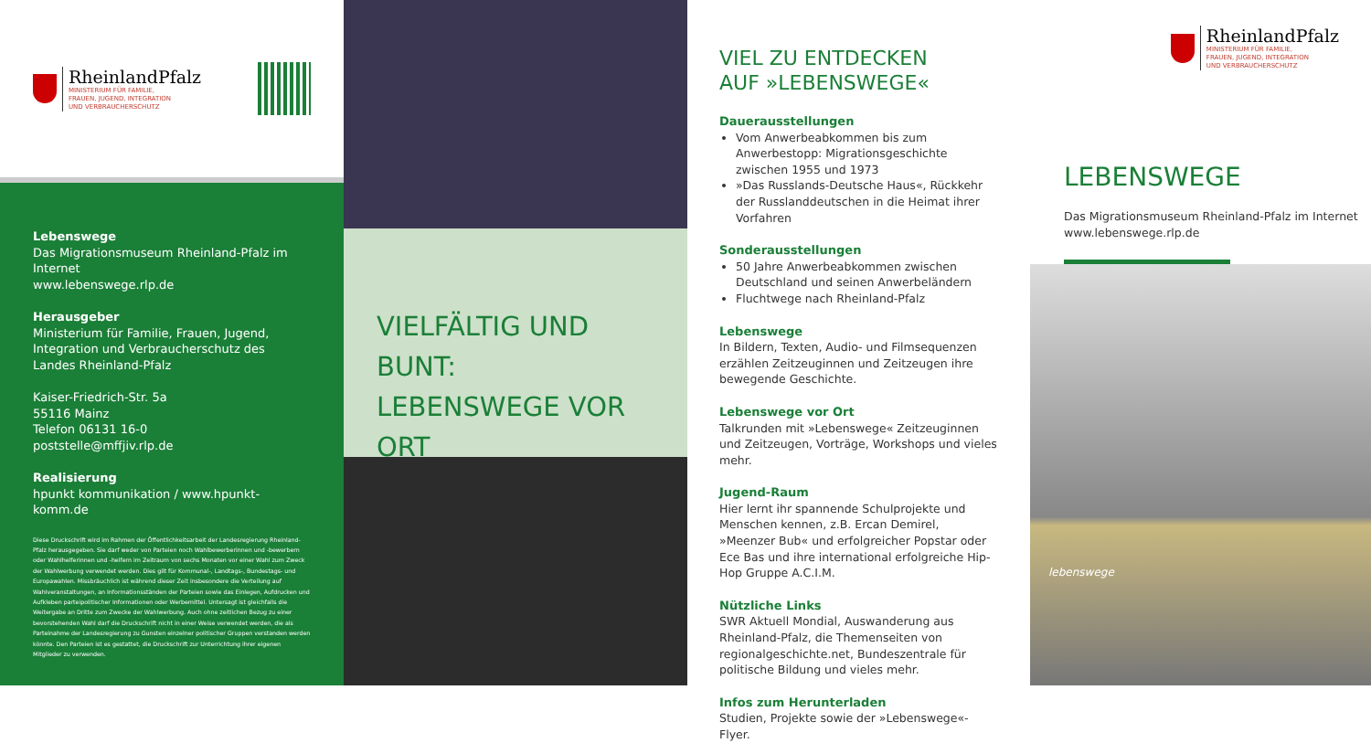RheinlandPfalz
MINISTERIUM FÜR FAMILIE,
FRAUEN, JUGEND, INTEGRATION
UND VERBRAUCHERSCHUTZ
Lebenswege
Das Migrationsmuseum Rheinland-Pfalz im Internet
www.lebenswege.rlp.de
Herausgeber
Ministerium für Familie, Frauen, Jugend, Integration und Verbraucherschutz des Landes Rheinland-Pfalz
Kaiser-Friedrich-Str. 5a
55116 Mainz
Telefon 06131 16-0
poststelle@mffjiv.rlp.de
Realisierung
hpunkt kommunikation / www.hpunkt-komm.de
Diese Druckschrift wird im Rahmen der Öffentlichkeitsarbeit der Landesregierung Rheinland-Pfalz herausgegeben. Sie darf weder von Parteien noch Wahlbewerberinnen und -bewerbern oder Wahlhelferinnen und -helfern im Zeitraum von sechs Monaten vor einer Wahl zum Zweck der Wahlwerbung verwendet werden. Dies gilt für Kommunal-, Landtags-, Bundestags- und Europawahlen. Missbräuchlich ist während dieser Zeit insbesondere die Verteilung auf Wahlveranstaltungen, an Informationsständen der Parteien sowie das Einlegen, Aufdrucken und Aufkleben parteipolitischer Informationen oder Werbemittel. Untersagt ist gleichfalls die Weitergabe an Dritte zum Zwecke der Wahlwerbung. Auch ohne zeitlichen Bezug zu einer bevorstehenden Wahl darf die Druckschrift nicht in einer Weise verwendet werden, die als Parteinahme der Landesregierung zu Gunsten einzelner politischer Gruppen verstanden werden könnte. Den Parteien ist es gestattet, die Druckschrift zur Unterrichtung ihrer eigenen Mitglieder zu verwenden.
VIELFÄLTIG UND BUNT:
LEBENSWEGE VOR ORT
VIEL ZU ENTDECKEN
AUF »LEBENSWEGE«
Dauerausstellungen
Vom Anwerbeabkommen bis zum Anwerbestopp: Migrationsgeschichte zwischen 1955 und 1973
»Das Russlands-Deutsche Haus«, Rückkehr der Russlanddeutschen in die Heimat ihrer Vorfahren
Sonderausstellungen
50 Jahre Anwerbeabkommen zwischen Deutschland und seinen Anwerbeländern
Fluchtwege nach Rheinland-Pfalz
Lebenswege
In Bildern, Texten, Audio- und Filmsequenzen erzählen Zeitzeuginnen und Zeitzeugen ihre bewegende Geschichte.
Lebenswege vor Ort
Talkrunden mit »Lebenswege« Zeitzeuginnen und Zeitzeugen, Vorträge, Workshops und vieles mehr.
Jugend-Raum
Hier lernt ihr spannende Schulprojekte und Menschen kennen, z.B. Ercan Demirel, »Meenzer Bub« und erfolgreicher Popstar oder Ece Bas und ihre international erfolgreiche Hip-Hop Gruppe A.C.I.M.
Nützliche Links
SWR Aktuell Mondial, Auswanderung aus Rheinland-Pfalz, die Themenseiten von regionalgeschichte.net, Bundeszentrale für politische Bildung und vieles mehr.
Infos zum Herunterladen
Studien, Projekte sowie der »Lebenswege«-Flyer.
RheinlandPfalz
MINISTERIUM FÜR FAMILIE,
FRAUEN, JUGEND, INTEGRATION
UND VERBRAUCHERSCHUTZ
LEBENSWEGE
Das Migrationsmuseum Rheinland-Pfalz im Internet
www.lebenswege.rlp.de
lebenswege